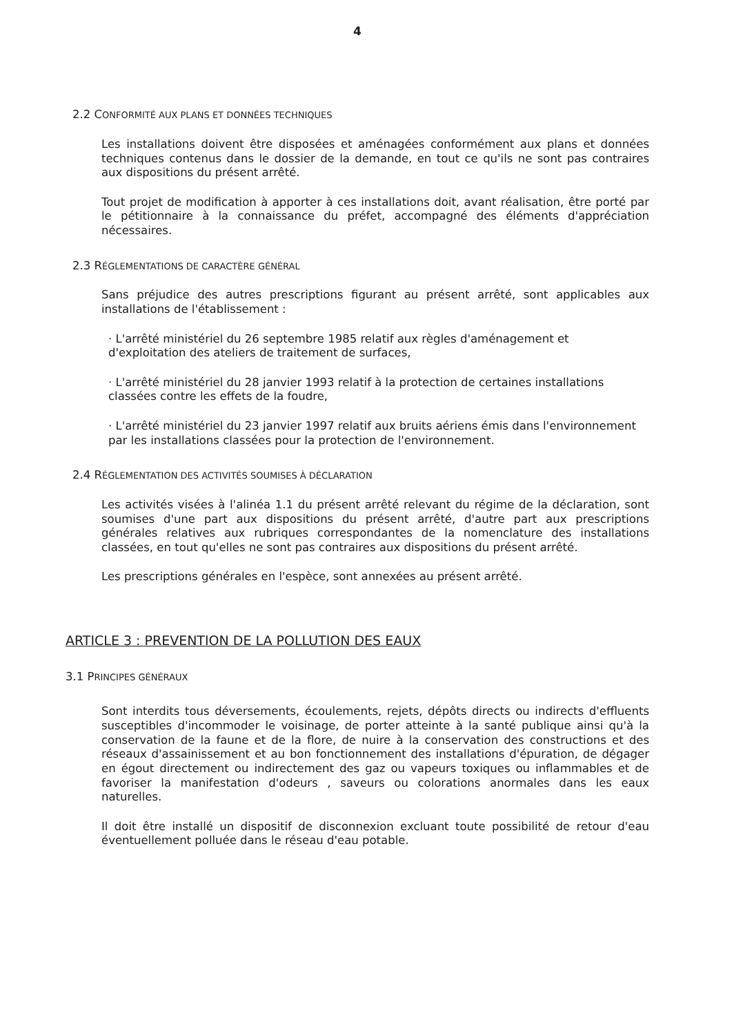4
2.2 CONFORMITÉ AUX PLANS ET DONNÉES TECHNIQUES
Les installations doivent être disposées et aménagées conformément aux plans et données techniques contenus dans le dossier de la demande, en tout ce qu'ils ne sont pas contraires aux dispositions du présent arrêté.
Tout projet de modification à apporter à ces installations doit, avant réalisation, être porté par le pétitionnaire à la connaissance du préfet, accompagné des éléments d'appréciation nécessaires.
2.3 RÉGLEMENTATIONS DE CARACTÈRE GÉNÉRAL
Sans préjudice des autres prescriptions figurant au présent arrêté, sont applicables aux installations de l'établissement :
· L'arrêté ministériel du 26 septembre 1985 relatif aux règles d'aménagement et d'exploitation des ateliers de traitement de surfaces,
· L'arrêté ministériel du 28 janvier 1993 relatif à la protection de certaines installations classées contre les effets de la foudre,
· L'arrêté ministériel du 23 janvier 1997 relatif aux bruits aériens émis dans l'environnement par les installations classées pour la protection de l'environnement.
2.4 RÉGLEMENTATION DES ACTIVITÉS SOUMISES À DÉCLARATION
Les activités visées à l'alinéa 1.1 du présent arrêté relevant du régime de la déclaration, sont soumises d'une part aux dispositions du présent arrêté, d'autre part aux prescriptions générales relatives aux rubriques correspondantes de la nomenclature des installations classées, en tout qu'elles ne sont pas contraires aux dispositions du présent arrêté.
Les prescriptions générales en l'espèce, sont annexées au présent arrêté.
ARTICLE 3 : PREVENTION DE LA POLLUTION DES EAUX
3.1 PRINCIPES GÉNÉRAUX
Sont interdits tous déversements, écoulements, rejets, dépôts directs ou indirects d'effluents susceptibles d'incommoder le voisinage, de porter atteinte à la santé publique ainsi qu'à la conservation de la faune et de la flore, de nuire à la conservation des constructions et des réseaux d'assainissement et au bon fonctionnement des installations d'épuration, de dégager en égout directement ou indirectement des gaz ou vapeurs toxiques ou inflammables et de favoriser la manifestation d'odeurs , saveurs ou colorations anormales dans les eaux naturelles.
Il doit être installé un dispositif de disconnexion excluant toute possibilité de retour d'eau éventuellement polluée dans le réseau d'eau potable.